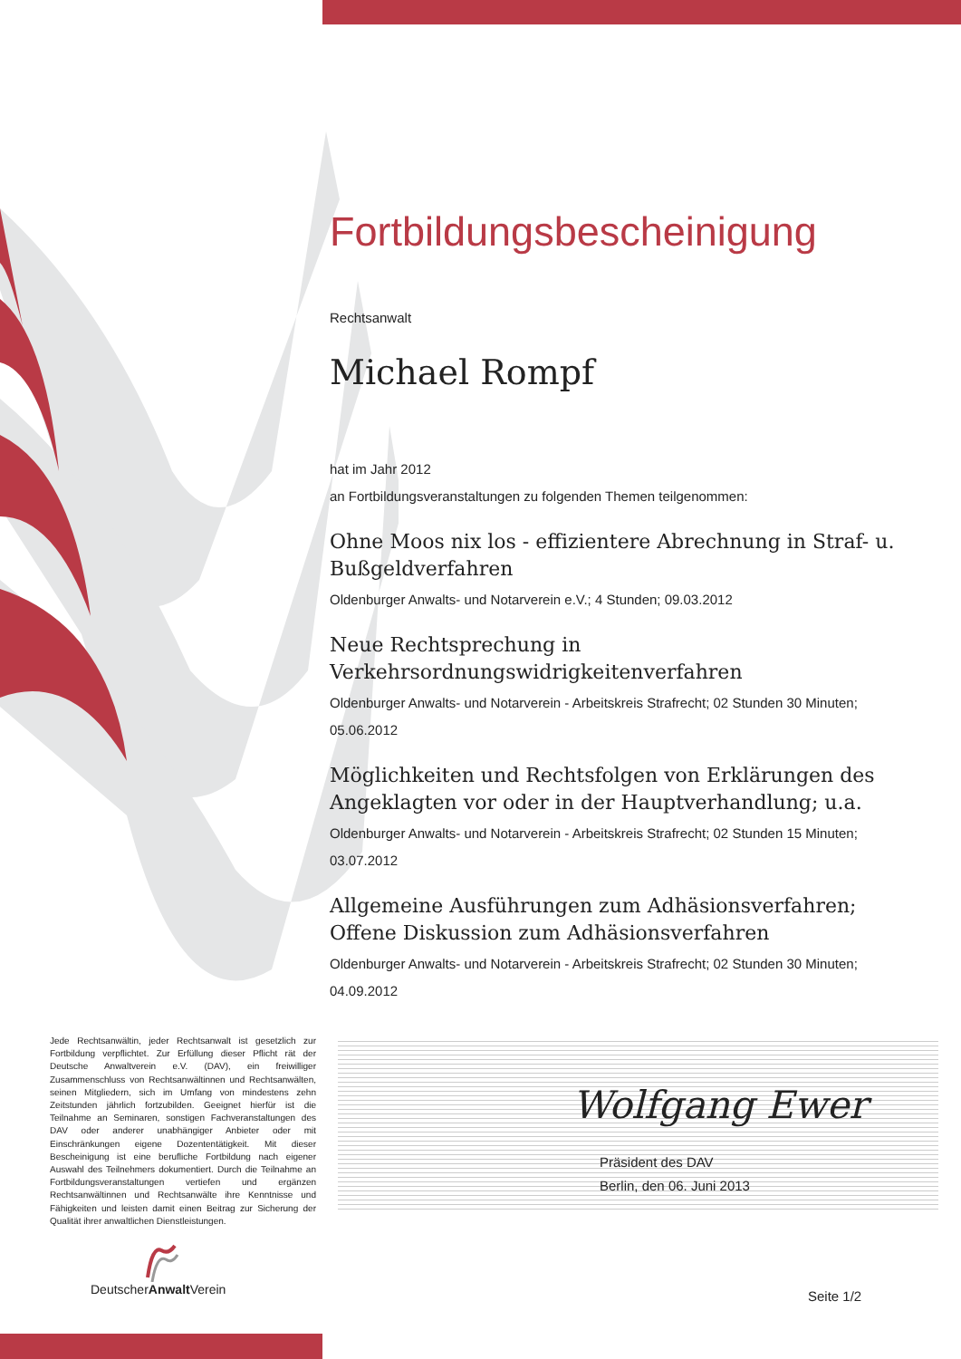Fortbildungsbescheinigung
Rechtsanwalt
Michael Rompf
hat im Jahr 2012
an Fortbildungsveranstaltungen zu folgenden Themen teilgenommen:
Ohne Moos nix los - effizientere Abrechnung in Straf- u. Bußgeldverfahren
Oldenburger Anwalts- und Notarverein e.V.; 4 Stunden; 09.03.2012
Neue Rechtsprechung in Verkehrsordnungswidrigkeitenverfahren
Oldenburger Anwalts- und Notarverein - Arbeitskreis Strafrecht; 02 Stunden 30 Minuten; 05.06.2012
Möglichkeiten und Rechtsfolgen von Erklärungen des Angeklagten vor oder in der Hauptverhandlung; u.a.
Oldenburger Anwalts- und Notarverein - Arbeitskreis Strafrecht; 02 Stunden 15 Minuten; 03.07.2012
Allgemeine Ausführungen zum Adhäsionsverfahren; Offene Diskussion zum Adhäsionsverfahren
Oldenburger Anwalts- und Notarverein - Arbeitskreis Strafrecht; 02 Stunden 30 Minuten; 04.09.2012
Jede Rechtsanwältin, jeder Rechtsanwalt ist gesetzlich zur Fortbildung verpflichtet. Zur Erfüllung dieser Pflicht rät der Deutsche Anwaltverein e.V. (DAV), ein freiwilliger Zusammenschluss von Rechtsanwältinnen und Rechtsanwälten, seinen Mitgliedern, sich im Umfang von mindestens zehn Zeitstunden jährlich fortzubilden. Geeignet hierfür ist die Teilnahme an Seminaren, sonstigen Fachveranstaltungen des DAV oder anderer unabhängiger Anbieter oder mit Einschränkungen eigene Dozententätigkeit. Mit dieser Bescheinigung ist eine berufliche Fortbildung nach eigener Auswahl des Teilnehmers dokumentiert. Durch die Teilnahme an Fortbildungsveranstaltungen vertiefen und ergänzen Rechtsanwältinnen und Rechtsanwälte ihre Kenntnisse und Fähigkeiten und leisten damit einen Beitrag zur Sicherung der Qualität ihrer anwaltlichen Dienstleistungen.
Wolfgang Ewer
Präsident des DAV
Berlin, den 06. Juni 2013
DeutscherAnwalt Verein
Seite 1/2